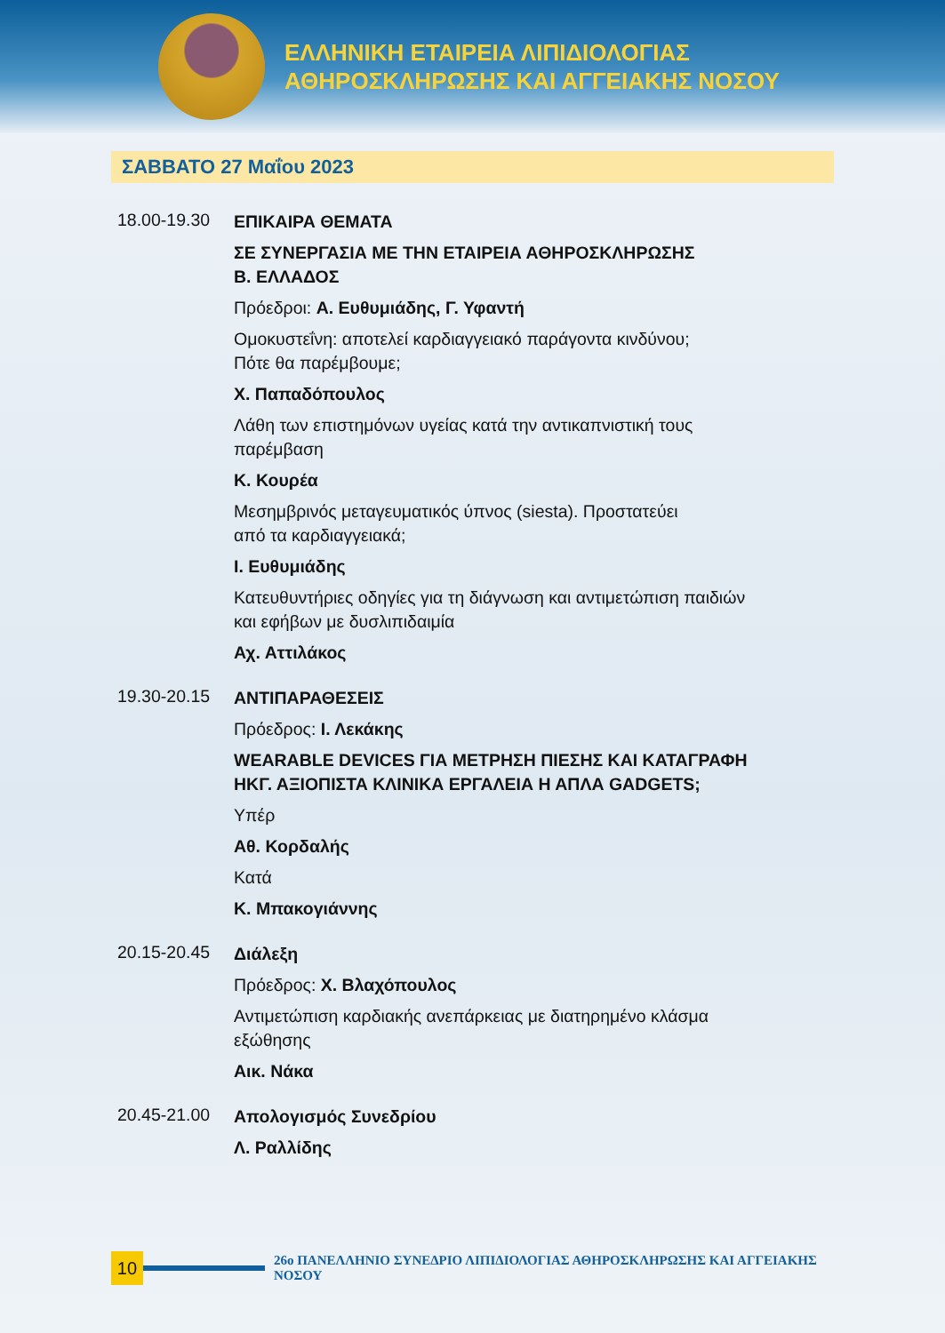ΕΛΛΗΝΙΚΗ ΕΤΑΙΡΕΙΑ ΛΙΠΙΔΙΟΛΟΓΙΑΣ
ΑΘΗΡΟΣΚΛΗΡΩΣΗΣ ΚΑΙ ΑΓΓΕΙΑΚΗΣ ΝΟΣΟΥ
ΣΑΒΒΑΤΟ 27 Μαΐου 2023
18.00-19.30
ΕΠΙΚΑΙΡΑ ΘΕΜΑΤΑ
ΣΕ ΣΥΝΕΡΓΑΣΙΑ ΜΕ ΤΗΝ ΕΤΑΙΡΕΙΑ ΑΘΗΡΟΣΚΛΗΡΩΣΗΣ
Β. ΕΛΛΑΔΟΣ
Πρόεδροι: Α. Ευθυμιάδης, Γ. Υφαντή
Ομοκυστεΐνη: αποτελεί καρδιαγγειακό παράγοντα κινδύνου;
Πότε θα παρέμβουμε;
Χ. Παπαδόπουλος
Λάθη των επιστημόνων υγείας κατά την αντικαπνιστική τους
παρέμβαση
Κ. Κουρέα
Μεσημβρινός μεταγευματικός ύπνος (siesta). Προστατεύει
από τα καρδιαγγειακά;
Ι. Ευθυμιάδης
Κατευθυντήριες οδηγίες για τη διάγνωση και αντιμετώπιση παιδιών
και εφήβων με δυσλιπιδαιμία
Αχ. Αττιλάκος
19.30-20.15
ΑΝΤΙΠΑΡΑΘΕΣΕΙΣ
Πρόεδρος: Ι. Λεκάκης
WEARABLE DEVICES ΓΙΑ ΜΕΤΡΗΣΗ ΠΙΕΣΗΣ ΚΑΙ ΚΑΤΑΓΡΑΦΗ
ΗΚΓ. ΑΞΙΟΠΙΣΤΑ ΚΛΙΝΙΚΑ ΕΡΓΑΛΕΙΑ Η ΑΠΛΑ GADGETS;
Υπέρ
Αθ. Κορδαλής
Κατά
Κ. Μπακογιάννης
20.15-20.45
Διάλεξη
Πρόεδρος: Χ. Βλαχόπουλος
Αντιμετώπιση καρδιακής ανεπάρκειας με διατηρημένο κλάσμα
εξώθησης
Αικ. Νάκα
20.45-21.00
Απολογισμός Συνεδρίου
Λ. Ραλλίδης
10
26ο ΠΑΝΕΛΛΗΝΙΟ ΣΥΝΕΔΡΙΟ ΛΙΠΙΔΙΟΛΟΓΙΑΣ ΑΘΗΡΟΣΚΛΗΡΩΣΗΣ ΚΑΙ ΑΓΓΕΙΑΚΗΣ ΝΟΣΟΥ